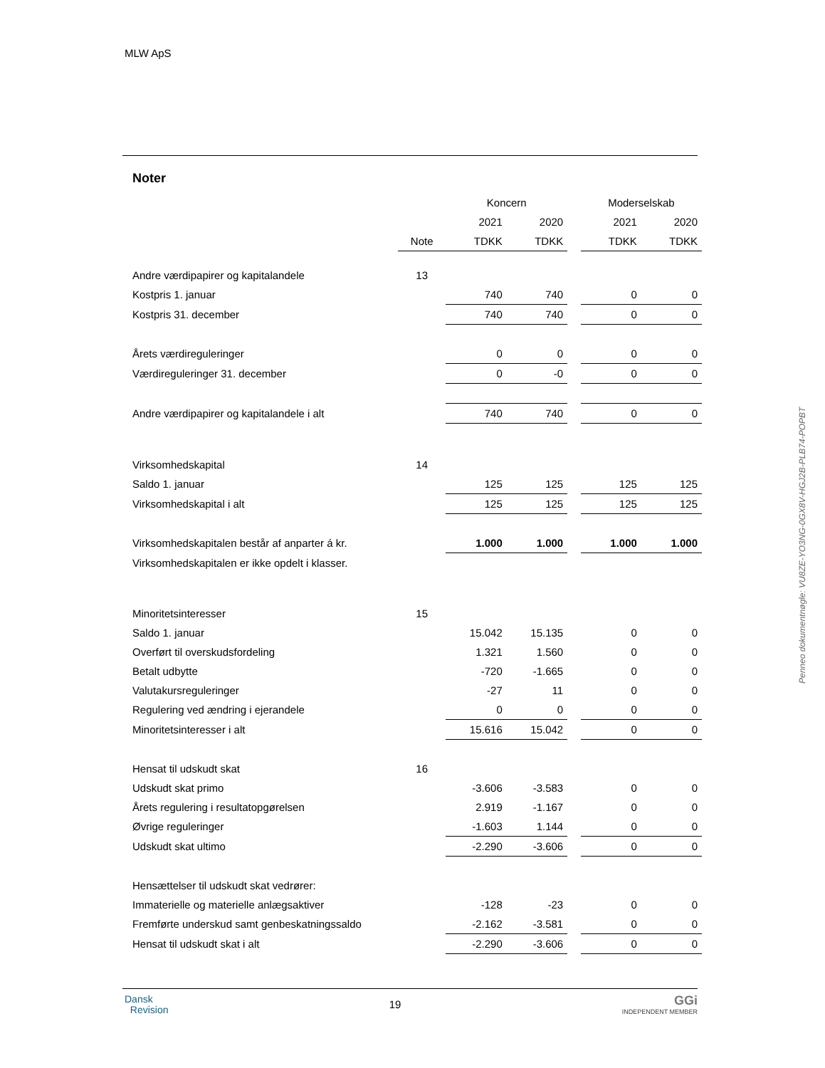MLW ApS
Noter
| | | Koncern | | | Moderselskab | |
| | | 2021 | 2020 | | 2021 | 2020 |
| | Note | TDKK | TDKK | | TDKK | TDKK |
| Andre værdipapirer og kapitalandele | 13 | | | | | |
| Kostpris 1. januar | | 740 | 740 | | 0 | 0 |
| Kostpris 31. december | | 740 | 740 | | 0 | 0 |
| Årets værdireguleringer | | 0 | 0 | | 0 | 0 |
| Værdireguleringer 31. december | | 0 | -0 | | 0 | 0 |
| Andre værdipapirer og kapitalandele i alt | | 740 | 740 | | 0 | 0 |
| Virksomhedskapital | 14 | | | | | |
| Saldo 1. januar | | 125 | 125 | | 125 | 125 |
| Virksomhedskapital i alt | | 125 | 125 | | 125 | 125 |
| Virksomhedskapitalen består af anparter á kr. | | 1.000 | 1.000 | | 1.000 | 1.000 |
| Virksomhedskapitalen er ikke opdelt i klasser. | | | | | | |
| Minoritetsinteresser | 15 | | | | | |
| Saldo 1. januar | | 15.042 | 15.135 | | 0 | 0 |
| Overført til overskudsfordeling | | 1.321 | 1.560 | | 0 | 0 |
| Betalt udbytte | | -720 | -1.665 | | 0 | 0 |
| Valutakursreguleringer | | -27 | 11 | | 0 | 0 |
| Regulering ved ændring i ejerandele | | 0 | 0 | | 0 | 0 |
| Minoritetsinteresser i alt | | 15.616 | 15.042 | | 0 | 0 |
| Hensat til udskudt skat | 16 | | | | | |
| Udskudt skat primo | | -3.606 | -3.583 | | 0 | 0 |
| Årets regulering i resultatopgørelsen | | 2.919 | -1.167 | | 0 | 0 |
| Øvrige reguleringer | | -1.603 | 1.144 | | 0 | 0 |
| Udskudt skat ultimo | | -2.290 | -3.606 | | 0 | 0 |
| Hensættelser til udskudt skat vedrører: | | | | | | |
| Immaterielle og materielle anlægsaktiver | | -128 | -23 | | 0 | 0 |
| Fremførte underskud samt genbeskatningssaldo | | -2.162 | -3.581 | | 0 | 0 |
| Hensat til udskudt skat i alt | | -2.290 | -3.606 | | 0 | 0 |
Penneo dokumentnøgle: VU8ZE-YO3NG-0GX8V-HGJ2B-PLB74-POPBT
Dansk
Revision
19
GGi
INDEPENDENT MEMBER